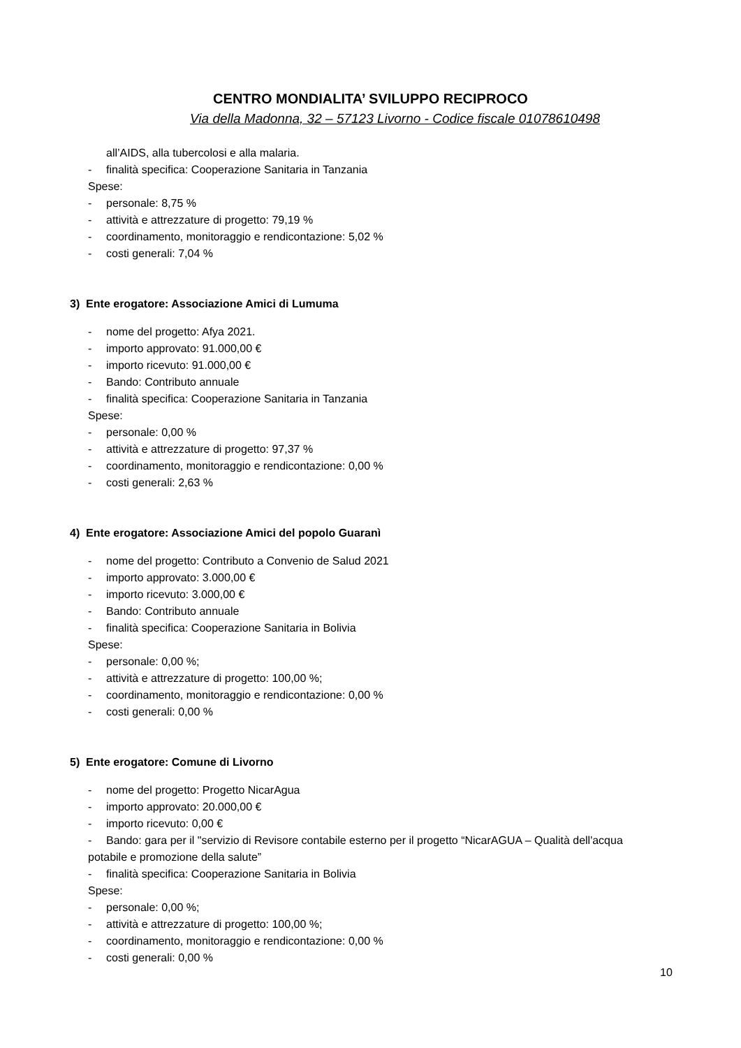CENTRO MONDIALITA’ SVILUPPO RECIPROCO
Via della Madonna, 32 – 57123 Livorno - Codice fiscale 01078610498
all’AIDS, alla tubercolosi e alla malaria.
- finalità specifica: Cooperazione Sanitaria in Tanzania
Spese:
- personale: 8,75 %
- attività e attrezzature di progetto: 79,19 %
- coordinamento, monitoraggio e rendicontazione: 5,02 %
- costi generali: 7,04 %
3) Ente erogatore: Associazione Amici di Lumuma
- nome del progetto: Afya 2021.
- importo approvato: 91.000,00 €
- importo ricevuto: 91.000,00 €
- Bando: Contributo annuale
- finalità specifica: Cooperazione Sanitaria in Tanzania
Spese:
- personale: 0,00 %
- attività e attrezzature di progetto: 97,37 %
- coordinamento, monitoraggio e rendicontazione: 0,00 %
- costi generali: 2,63 %
4) Ente erogatore: Associazione Amici del popolo Guaranì
- nome del progetto: Contributo a Convenio de Salud 2021
- importo approvato: 3.000,00 €
- importo ricevuto: 3.000,00 €
- Bando: Contributo annuale
- finalità specifica: Cooperazione Sanitaria in Bolivia
Spese:
- personale: 0,00 %;
- attività e attrezzature di progetto: 100,00 %;
- coordinamento, monitoraggio e rendicontazione: 0,00 %
- costi generali: 0,00 %
5) Ente erogatore: Comune di Livorno
- nome del progetto: Progetto NicarAgua
- importo approvato: 20.000,00 €
- importo ricevuto: 0,00 €
- Bando: gara per il "servizio di Revisore contabile esterno per il progetto “NicarAGUA – Qualità dell'acqua potabile e promozione della salute”
- finalità specifica: Cooperazione Sanitaria in Bolivia
Spese:
- personale: 0,00 %;
- attività e attrezzature di progetto: 100,00 %;
- coordinamento, monitoraggio e rendicontazione: 0,00 %
- costi generali: 0,00 %
10